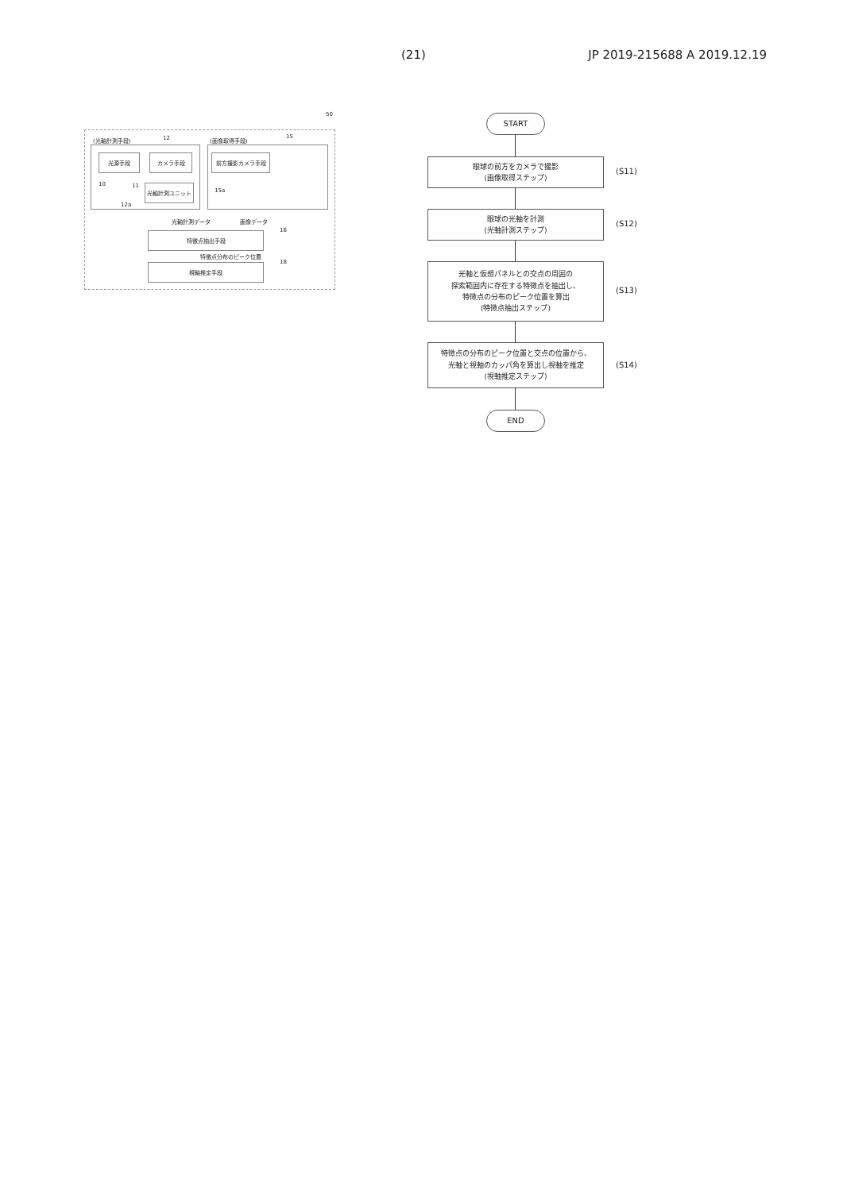(21) JP 2019-215688 A 2019.12.19
50
(光軸計測手段) 12
光源手段 カメラ手段
光軸計測ユニット
10 11
12a
(画像取得手段) 15
前方撮影カメラ手段
15a
光軸計測データ 画像データ
特徴点抽出手段 16
特徴点分布のピーク位置
視軸推定手段 18
START
眼球の前方をカメラで撮影
(画像取得ステップ)
(S11)
眼球の光軸を計測
(光軸計測ステップ)
(S12)
光軸と仮想パネルとの交点の周囲の
探索範囲内に存在する特徴点を抽出し、
特徴点の分布のピーク位置を算出
(特徴点抽出ステップ)
(S13)
特徴点の分布のピーク位置と交点の位置から、
光軸と視軸のカッパ角を算出し視軸を推定
(視軸推定ステップ)
(S14)
END